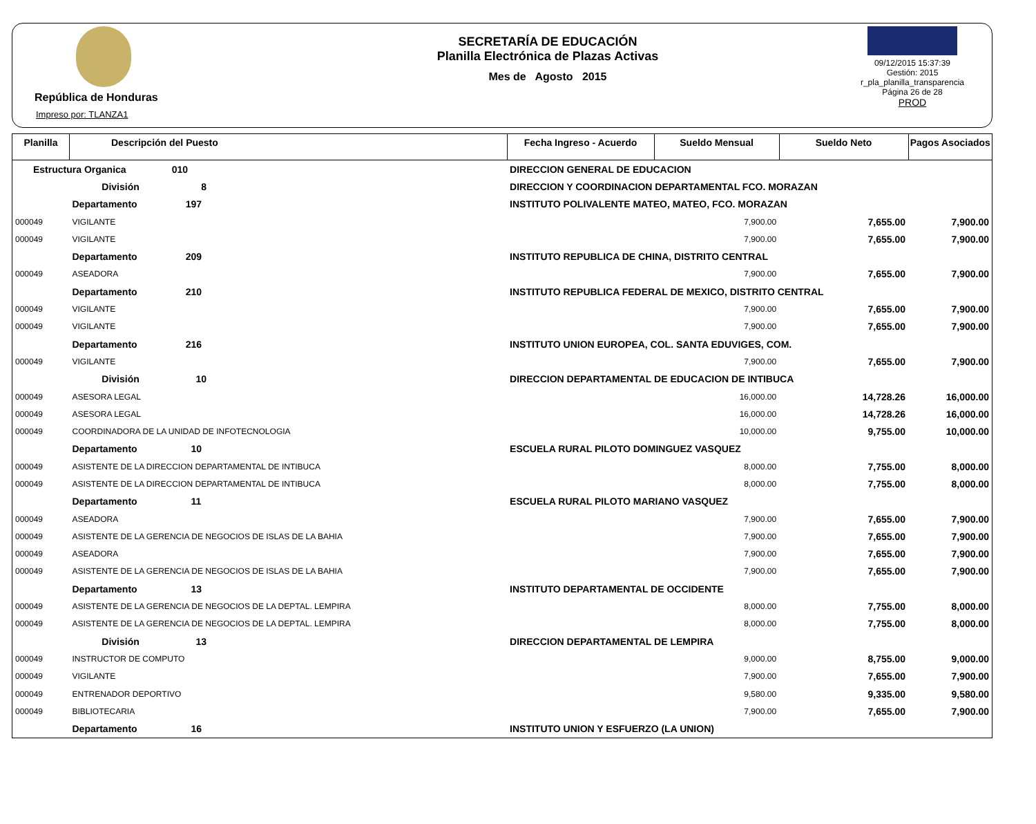República de Honduras
Impreso por: TLANZA1
SECRETARÍA DE EDUCACIÓN
Planilla Electrónica de Plazas Activas
Mes de Agosto 2015
09/12/2015 15:37:39
Gestión: 2015
r_pla_planilla_transparencia
Página 26 de 28
PROD
| Planilla | Descripción del Puesto | | Fecha Ingreso - Acuerdo | Sueldo Mensual | Sueldo Neto | Pagos Asociados |
| --- | --- | --- | --- | --- | --- | --- |
| Estructura Organica 010 | | DIRECCION GENERAL DE EDUCACION | | | | |
| | División 8 | DIRECCION Y COORDINACION DEPARTAMENTAL FCO. MORAZAN | | | | |
| | Departamento 197 | INSTITUTO POLIVALENTE MATEO, MATEO, FCO. MORAZAN | | | | |
| 000049 | VIGILANTE | | | 7,900.00 | 7,655.00 | 7,900.00 |
| 000049 | VIGILANTE | | | 7,900.00 | 7,655.00 | 7,900.00 |
| | Departamento 209 | INSTITUTO REPUBLICA DE CHINA, DISTRITO CENTRAL | | | | |
| 000049 | ASEADORA | | | 7,900.00 | 7,655.00 | 7,900.00 |
| | Departamento 210 | INSTITUTO REPUBLICA FEDERAL DE MEXICO, DISTRITO CENTRAL | | | | |
| 000049 | VIGILANTE | | | 7,900.00 | 7,655.00 | 7,900.00 |
| 000049 | VIGILANTE | | | 7,900.00 | 7,655.00 | 7,900.00 |
| | Departamento 216 | INSTITUTO UNION EUROPEA, COL. SANTA EDUVIGES, COM. | | | | |
| 000049 | VIGILANTE | | | 7,900.00 | 7,655.00 | 7,900.00 |
| | División 10 | DIRECCION DEPARTAMENTAL DE EDUCACION DE INTIBUCA | | | | |
| 000049 | ASESORA LEGAL | | | 16,000.00 | 14,728.26 | 16,000.00 |
| 000049 | ASESORA LEGAL | | | 16,000.00 | 14,728.26 | 16,000.00 |
| 000049 | COORDINADORA DE LA UNIDAD DE INFOTECNOLOGIA | | | 10,000.00 | 9,755.00 | 10,000.00 |
| | Departamento 10 | ESCUELA RURAL PILOTO DOMINGUEZ VASQUEZ | | | | |
| 000049 | ASISTENTE DE LA DIRECCION DEPARTAMENTAL DE INTIBUCA | | | 8,000.00 | 7,755.00 | 8,000.00 |
| 000049 | ASISTENTE DE LA DIRECCION DEPARTAMENTAL DE INTIBUCA | | | 8,000.00 | 7,755.00 | 8,000.00 |
| | Departamento 11 | ESCUELA RURAL PILOTO MARIANO VASQUEZ | | | | |
| 000049 | ASEADORA | | | 7,900.00 | 7,655.00 | 7,900.00 |
| 000049 | ASISTENTE DE LA GERENCIA DE NEGOCIOS DE ISLAS DE LA BAHIA | | | 7,900.00 | 7,655.00 | 7,900.00 |
| 000049 | ASEADORA | | | 7,900.00 | 7,655.00 | 7,900.00 |
| 000049 | ASISTENTE DE LA GERENCIA DE NEGOCIOS DE ISLAS DE LA BAHIA | | | 7,900.00 | 7,655.00 | 7,900.00 |
| | Departamento 13 | INSTITUTO DEPARTAMENTAL DE OCCIDENTE | | | | |
| 000049 | ASISTENTE DE LA GERENCIA DE NEGOCIOS DE LA DEPTAL. LEMPIRA | | | 8,000.00 | 7,755.00 | 8,000.00 |
| 000049 | ASISTENTE DE LA GERENCIA DE NEGOCIOS DE LA DEPTAL. LEMPIRA | | | 8,000.00 | 7,755.00 | 8,000.00 |
| | División 13 | DIRECCION DEPARTAMENTAL DE LEMPIRA | | | | |
| 000049 | INSTRUCTOR DE COMPUTO | | | 9,000.00 | 8,755.00 | 9,000.00 |
| 000049 | VIGILANTE | | | 7,900.00 | 7,655.00 | 7,900.00 |
| 000049 | ENTRENADOR DEPORTIVO | | | 9,580.00 | 9,335.00 | 9,580.00 |
| 000049 | BIBLIOTECARIA | | | 7,900.00 | 7,655.00 | 7,900.00 |
| | Departamento 16 | INSTITUTO UNION Y ESFUERZO (LA UNION) | | | | |